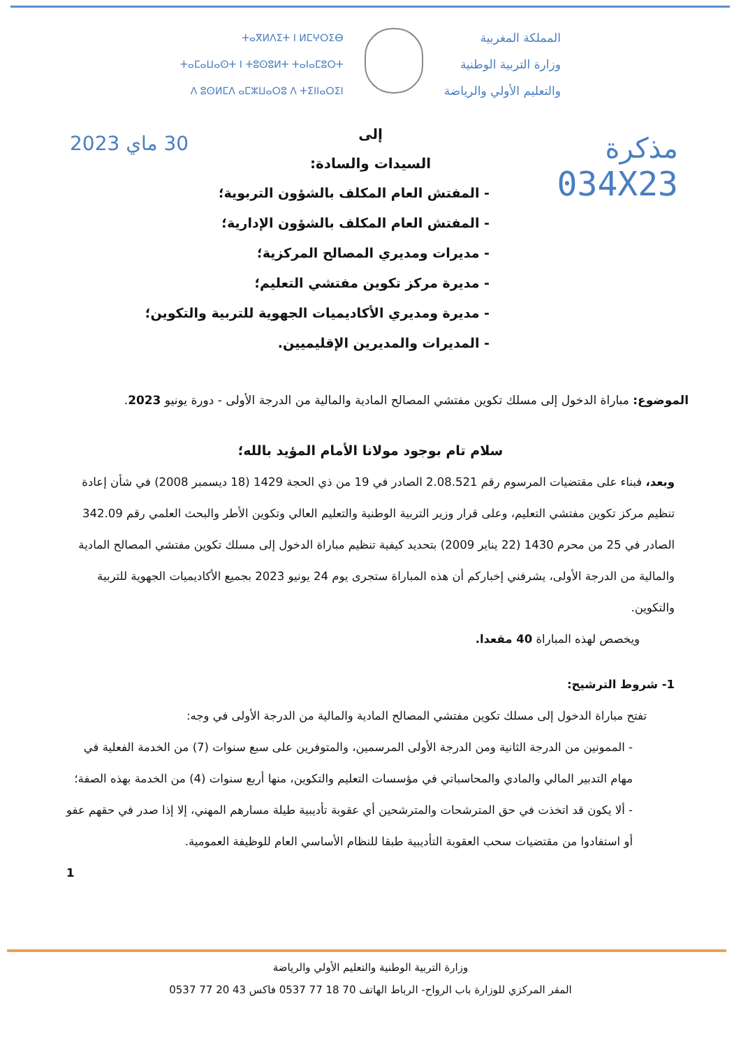المملكة المغربية
وزارة التربية الوطنية
والتعليم الأولي والرياضة
ⵜⴰⴳⵍⴷⵉⵜ ⵏ ⵍⵎⵖⵔⵉⴱ
ⵜⴰⵎⴰⵡⴰⵙⵜ ⵏ ⵜⵓⵙⵓⵍⵜ ⵜⴰⵏⴰⵎⵓⵔⵜ
ⴷ ⵓⵙⵍⵎⴷ ⴰⵎⵣⵡⴰⵔⵓ ⴷ ⵜⵉⵏⵏⴰⵔⵉⵏ
مذكرة
034X23
30 ماي 2023
إلى
السيدات والسادة:
- المفتش العام المكلف بالشؤون التربوية؛
- المفتش العام المكلف بالشؤون الإدارية؛
- مديرات ومديري المصالح المركزية؛
- مديرة مركز تكوين مفتشي التعليم؛
- مديرة ومديري الأكاديميات الجهوية للتربية والتكوين؛
- المديرات والمديرين الإقليميين.
الموضوع: مباراة الدخول إلى مسلك تكوين مفتشي المصالح المادية والمالية من الدرجة الأولى - دورة يونيو 2023.
سلام تام بوجود مولانا الأمام المؤيد بالله؛
وبعد، فبناء على مقتضيات المرسوم رقم 2.08.521 الصادر في 19 من ذي الحجة 1429 (18 ديسمبر 2008) في شأن إعادة تنظيم مركز تكوين مفتشي التعليم، وعلى قرار وزير التربية الوطنية والتعليم العالي وتكوين الأطر والبحث العلمي رقم 342.09 الصادر في 25 من محرم 1430 (22 يناير 2009) بتحديد كيفية تنظيم مباراة الدخول إلى مسلك تكوين مفتشي المصالح المادية والمالية من الدرجة الأولى، يشرفني إخباركم أن هذه المباراة ستجرى يوم 24 يونيو 2023 بجميع الأكاديميات الجهوية للتربية والتكوين.
ويخصص لهذه المباراة 40 مقعدا.
1- شروط الترشيح:
تفتح مباراة الدخول إلى مسلك تكوين مفتشي المصالح المادية والمالية من الدرجة الأولى في وجه:
- الممونين من الدرجة الثانية ومن الدرجة الأولى المرسمين، والمتوفرين على سبع سنوات (7) من الخدمة الفعلية في مهام التدبير المالي والمادي والمحاسباتي في مؤسسات التعليم والتكوين، منها أربع سنوات (4) من الخدمة بهذه الصفة؛
- ألا يكون قد اتخذت في حق المترشحات والمترشحين أي عقوبة تأديبية طيلة مسارهم المهني، إلا إذا صدر في حقهم عفو أو استفادوا من مقتضيات سحب العقوبة التأديبية طبقا للنظام الأساسي العام للوظيفة العمومية.
1
وزارة التربية الوطنية والتعليم الأولي والرياضة
المقر المركزي للوزارة باب الرواح- الرباط الهاتف 70 18 77 0537 فاكس 43 20 77 0537